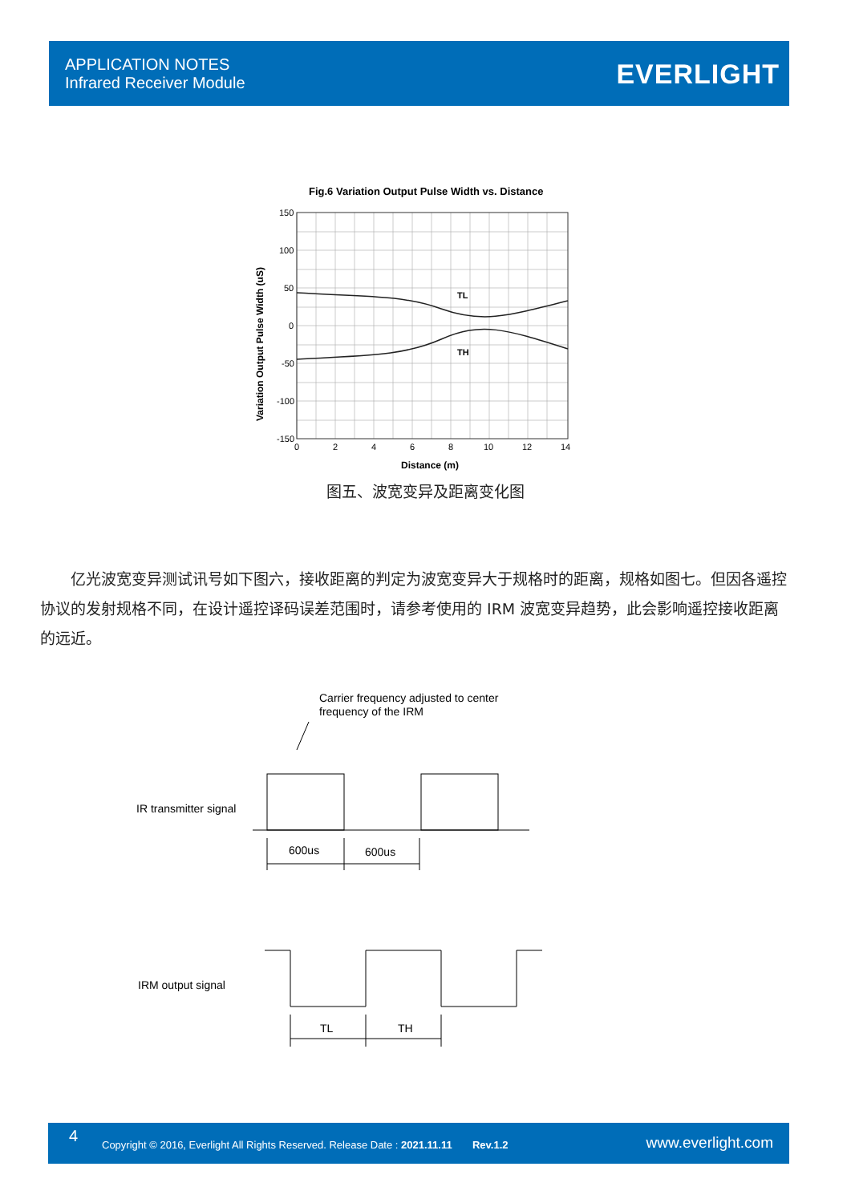APPLICATION NOTES
Infrared Receiver Module
EVERLIGHT
Fig.6 Variation Output Pulse Width vs. Distance
TL
TH
150
100
50
0
-50
-100
-150
0
2
4
6
8
10
12
14
Distance (m)
Variation Output Pulse Width (uS)
图五、波宽变异及距离变化图
　　亿光波宽变异测试讯号如下图六，接收距离的判定为波宽变异大于规格时的距离，规格如图七。但因各遥控协议的发射规格不同，在设计遥控译码误差范围时，请参考使用的 IRM 波宽变异趋势，此会影响遥控接收距离的远近。
Carrier frequency adjusted to center
frequency of the IRM
IR transmitter signal
600us
600us
IRM output signal
TL
TH
4 Copyright © 2016, Everlight All Rights Reserved. Release Date : 2021.11.11 Rev.1.2 www.everlight.com